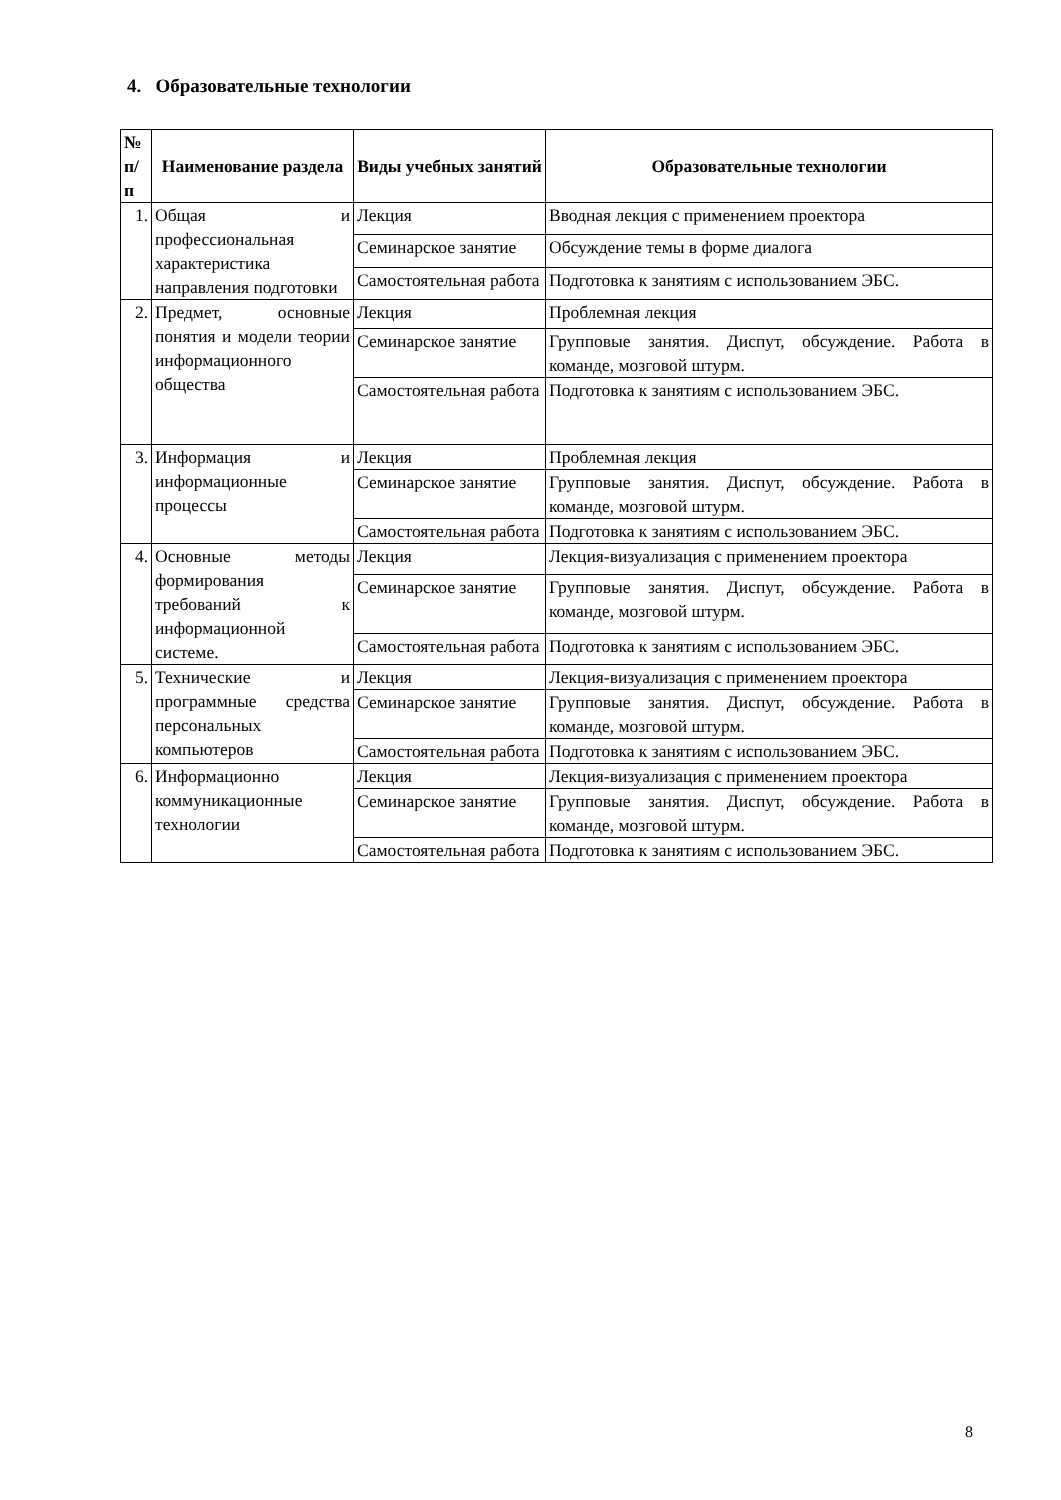4. Образовательные технологии
| № п/ п | Наименование раздела | Виды учебных занятий | Образовательные технологии |
| --- | --- | --- | --- |
| 1. | Общая и профессиональная характеристика направления подготовки | Лекция | Вводная лекция с применением проектора |
| | | Семинарское занятие | Обсуждение темы в форме диалога |
| | | Самостоятельная работа | Подготовка к занятиям с использованием ЭБС. |
| 2. | Предмет, основные понятия и модели теории информационного общества | Лекция | Проблемная лекция |
| | | Семинарское занятие | Групповые занятия. Диспут, обсуждение. Работа в команде, мозговой штурм. |
| | | Самостоятельная работа | Подготовка к занятиям с использованием ЭБС. |
| 3. | Информация и информационные процессы | Лекция | Проблемная лекция |
| | | Семинарское занятие | Групповые занятия. Диспут, обсуждение. Работа в команде, мозговой штурм. |
| | | Самостоятельная работа | Подготовка к занятиям с использованием ЭБС. |
| 4. | Основные методы формирования требований к информационной системе. | Лекция | Лекция-визуализация с применением проектора |
| | | Семинарское занятие | Групповые занятия. Диспут, обсуждение. Работа в команде, мозговой штурм. |
| | | Самостоятельная работа | Подготовка к занятиям с использованием ЭБС. |
| 5. | Технические и программные средства персональных компьютеров | Лекция | Лекция-визуализация с применением проектора |
| | | Семинарское занятие | Групповые занятия. Диспут, обсуждение. Работа в команде, мозговой штурм. |
| | | Самостоятельная работа | Подготовка к занятиям с использованием ЭБС. |
| 6. | Информационно коммуникационные технологии | Лекция | Лекция-визуализация с применением проектора |
| | | Семинарское занятие | Групповые занятия. Диспут, обсуждение. Работа в команде, мозговой штурм. |
| | | Самостоятельная работа | Подготовка к занятиям с использованием ЭБС. |
8